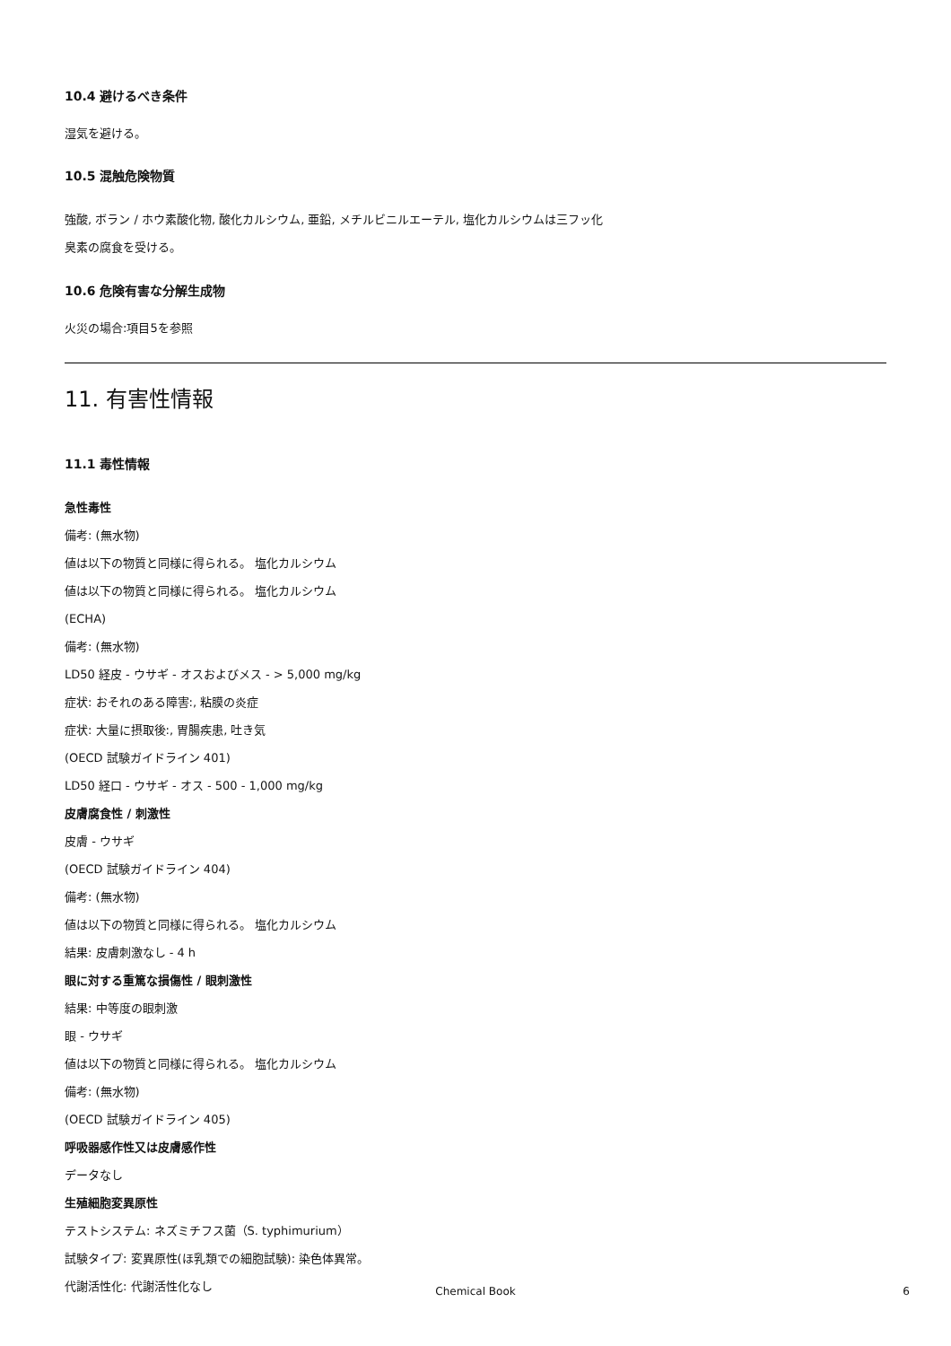10.4 避けるべき条件
湿気を避ける。
10.5 混触危険物質
強酸, ボラン / ホウ素酸化物, 酸化カルシウム, 亜鉛, メチルビニルエーテル, 塩化カルシウムは三フッ化
臭素の腐食を受ける。
10.6 危険有害な分解生成物
火災の場合:項目5を参照
11. 有害性情報
11.1 毒性情報
急性毒性
備考: (無水物)
値は以下の物質と同様に得られる。 塩化カルシウム
値は以下の物質と同様に得られる。 塩化カルシウム
(ECHA)
備考: (無水物)
LD50 経皮 - ウサギ - オスおよびメス - > 5,000 mg/kg
症状: おそれのある障害:, 粘膜の炎症
症状: 大量に摂取後:, 胃腸疾患, 吐き気
(OECD 試験ガイドライン 401)
LD50 経口 - ウサギ - オス - 500 - 1,000 mg/kg
皮膚腐食性 / 刺激性
皮膚 - ウサギ
(OECD 試験ガイドライン 404)
備考: (無水物)
値は以下の物質と同様に得られる。 塩化カルシウム
結果: 皮膚刺激なし - 4 h
眼に対する重篤な損傷性 / 眼刺激性
結果: 中等度の眼刺激
眼 - ウサギ
値は以下の物質と同様に得られる。 塩化カルシウム
備考: (無水物)
(OECD 試験ガイドライン 405)
呼吸器感作性又は皮膚感作性
データなし
生殖細胞変異原性
テストシステム: ネズミチフス菌（S. typhimurium）
試験タイプ: 変異原性(ほ乳類での細胞試験): 染色体異常。
代謝活性化: 代謝活性化なし
Chemical Book
6